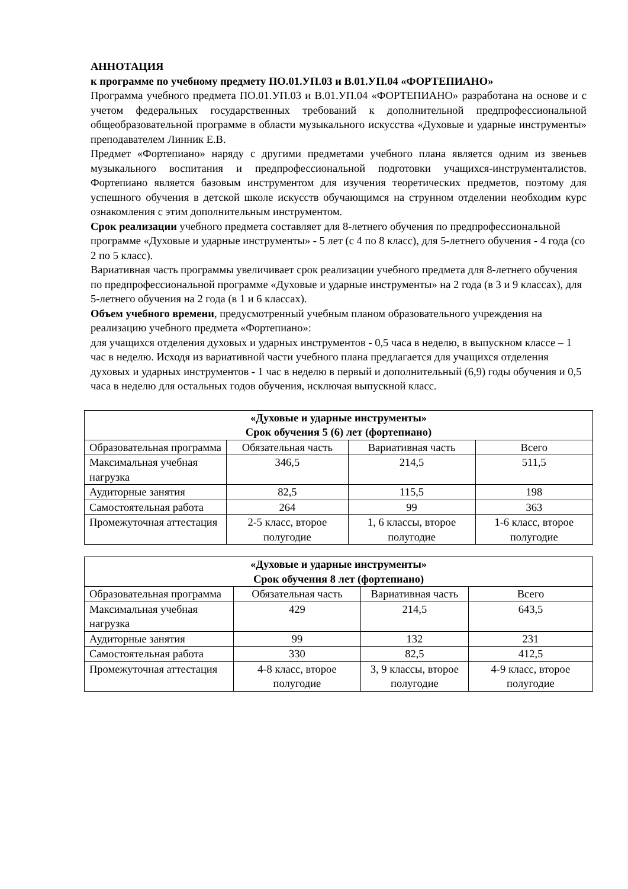АННОТАЦИЯ
к программе по учебному предмету ПО.01.УП.03 и В.01.УП.04 «ФОРТЕПИАНО»
Программа учебного предмета ПО.01.УП.03 и В.01.УП.04 «ФОРТЕПИАНО» разработана на основе и с учетом федеральных государственных требований к дополнительной предпрофессиональной общеобразовательной программе в области музыкального искусства «Духовые и ударные инструменты» преподавателем Линник Е.В.
Предмет «Фортепиано» наряду с другими предметами учебного плана является одним из звеньев музыкального воспитания и предпрофессиональной подготовки учащихся-инструменталистов. Фортепиано является базовым инструментом для изучения теоретических предметов, поэтому для успешного обучения в детской школе искусств обучающимся на струнном отделении необходим курс ознакомления с этим дополнительным инструментом.
Срок реализации учебного предмета составляет для 8-летнего обучения по предпрофессиональной программе «Духовые и ударные инструменты» - 5 лет (с 4 по 8 класс), для 5-летнего обучения - 4 года (со 2 по 5 класс).
Вариативная часть программы увеличивает срок реализации учебного предмета для 8-летнего обучения по предпрофессиональной программе «Духовые и ударные инструменты» на 2 года (в 3 и 9 классах), для 5-летнего обучения на 2 года (в 1 и 6 классах).
Объем учебного времени, предусмотренный учебным планом образовательного учреждения на реализацию учебного предмета «Фортепиано»:
для учащихся отделения духовых и ударных инструментов - 0,5 часа в неделю, в выпускном классе – 1 час в неделю. Исходя из вариативной части учебного плана предлагается для учащихся отделения духовых и ударных инструментов - 1 час в неделю в первый и дополнительный (6,9) годы обучения и 0,5 часа в неделю для остальных годов обучения, исключая выпускной класс.
| «Духовые и ударные инструменты» Срок обучения 5 (6) лет (фортепиано) | | | |
| Образовательная программа | Обязательная часть | Вариативная часть | Всего |
| Максимальная учебная нагрузка | 346,5 | 214,5 | 511,5 |
| Аудиторные занятия | 82,5 | 115,5 | 198 |
| Самостоятельная работа | 264 | 99 | 363 |
| Промежуточная аттестация | 2-5 класс, второе полугодие | 1, 6 классы, второе полугодие | 1-6 класс, второе полугодие |
| «Духовые и ударные инструменты» Срок обучения 8 лет (фортепиано) | | | |
| Образовательная программа | Обязательная часть | Вариативная часть | Всего |
| Максимальная учебная нагрузка | 429 | 214,5 | 643,5 |
| Аудиторные занятия | 99 | 132 | 231 |
| Самостоятельная работа | 330 | 82,5 | 412,5 |
| Промежуточная аттестация | 4-8 класс, второе полугодие | 3, 9 классы, второе полугодие | 4-9 класс, второе полугодие |